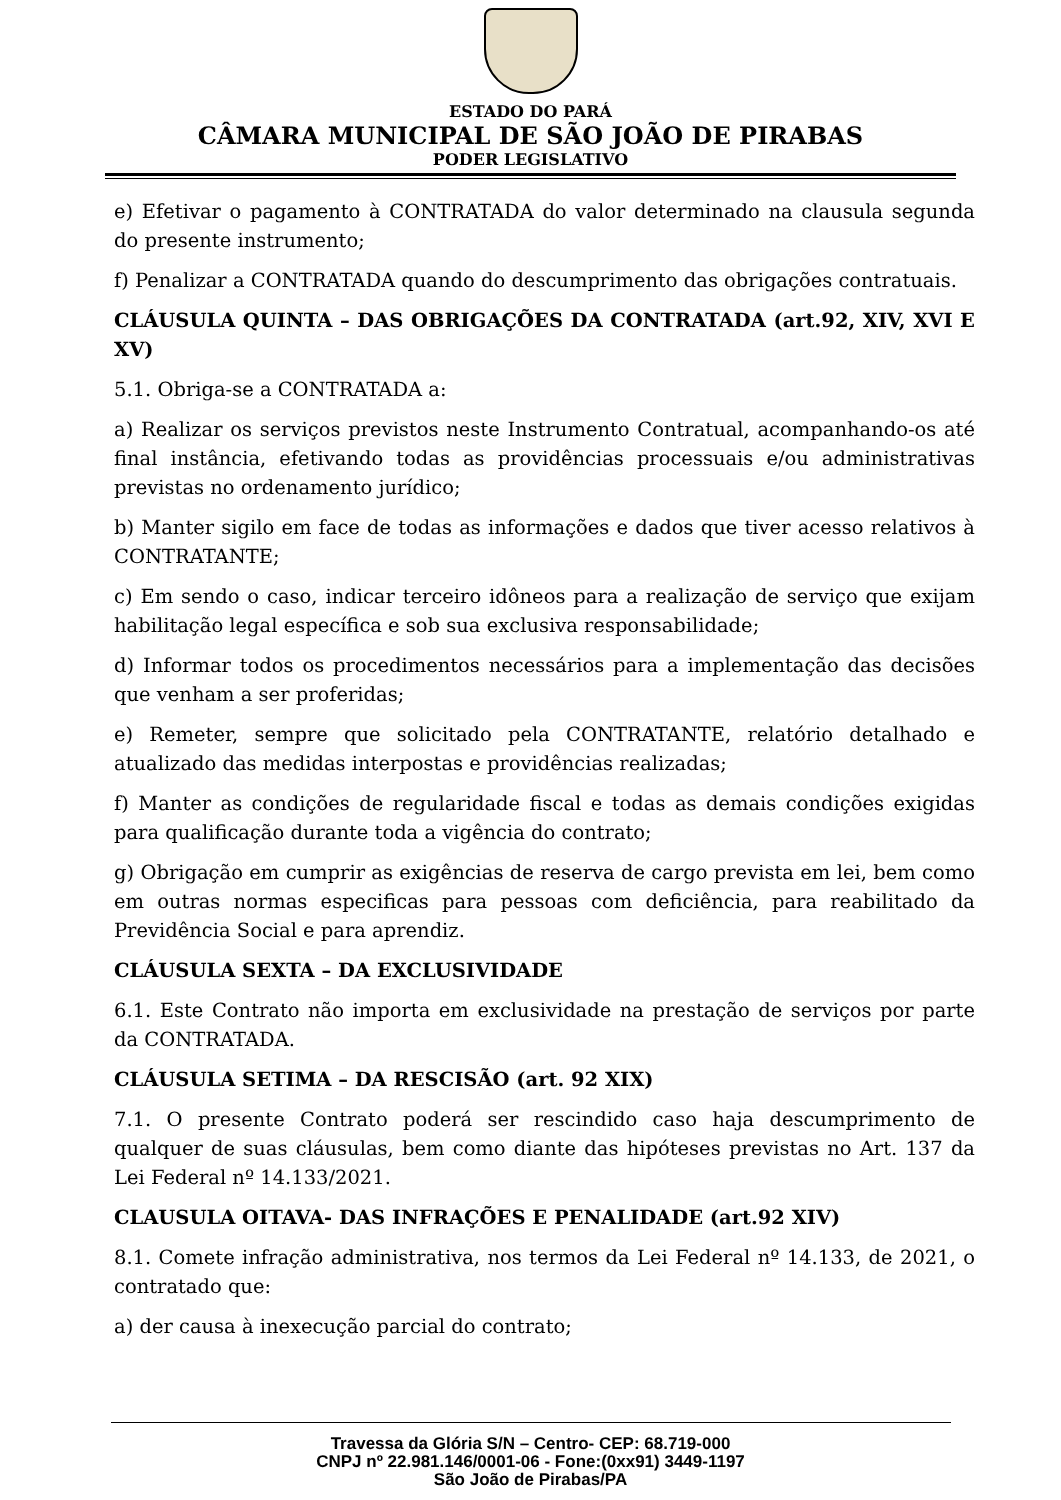ESTADO DO PARÁ
CÂMARA MUNICIPAL DE SÃO JOÃO DE PIRABAS
PODER LEGISLATIVO
e) Efetivar o pagamento à CONTRATADA do valor determinado na clausula segunda do presente instrumento;
f) Penalizar a CONTRATADA quando do descumprimento das obrigações contratuais.
CLÁUSULA QUINTA – DAS OBRIGAÇÕES DA CONTRATADA (art.92, XIV, XVI E XV)
5.1. Obriga-se a CONTRATADA a:
a) Realizar os serviços previstos neste Instrumento Contratual, acompanhando-os até final instância, efetivando todas as providências processuais e/ou administrativas previstas no ordenamento jurídico;
b) Manter sigilo em face de todas as informações e dados que tiver acesso relativos à CONTRATANTE;
c) Em sendo o caso, indicar terceiro idôneos para a realização de serviço que exijam habilitação legal específica e sob sua exclusiva responsabilidade;
d) Informar todos os procedimentos necessários para a implementação das decisões que venham a ser proferidas;
e) Remeter, sempre que solicitado pela CONTRATANTE, relatório detalhado e atualizado das medidas interpostas e providências realizadas;
f) Manter as condições de regularidade fiscal e todas as demais condições exigidas para qualificação durante toda a vigência do contrato;
g) Obrigação em cumprir as exigências de reserva de cargo prevista em lei, bem como em outras normas especificas para pessoas com deficiência, para reabilitado da Previdência Social e para aprendiz.
CLÁUSULA SEXTA – DA EXCLUSIVIDADE
6.1. Este Contrato não importa em exclusividade na prestação de serviços por parte da CONTRATADA.
CLÁUSULA SETIMA – DA RESCISÃO (art. 92 XIX)
7.1. O presente Contrato poderá ser rescindido caso haja descumprimento de qualquer de suas cláusulas, bem como diante das hipóteses previstas no Art. 137 da Lei Federal nº 14.133/2021.
CLAUSULA OITAVA- DAS INFRAÇÕES E PENALIDADE (art.92 XIV)
8.1. Comete infração administrativa, nos termos da Lei Federal nº 14.133, de 2021, o contratado que:
a) der causa à inexecução parcial do contrato;
Travessa da Glória S/N – Centro- CEP: 68.719-000
CNPJ nº 22.981.146/0001-06 - Fone:(0xx91) 3449-1197
São João de Pirabas/PA